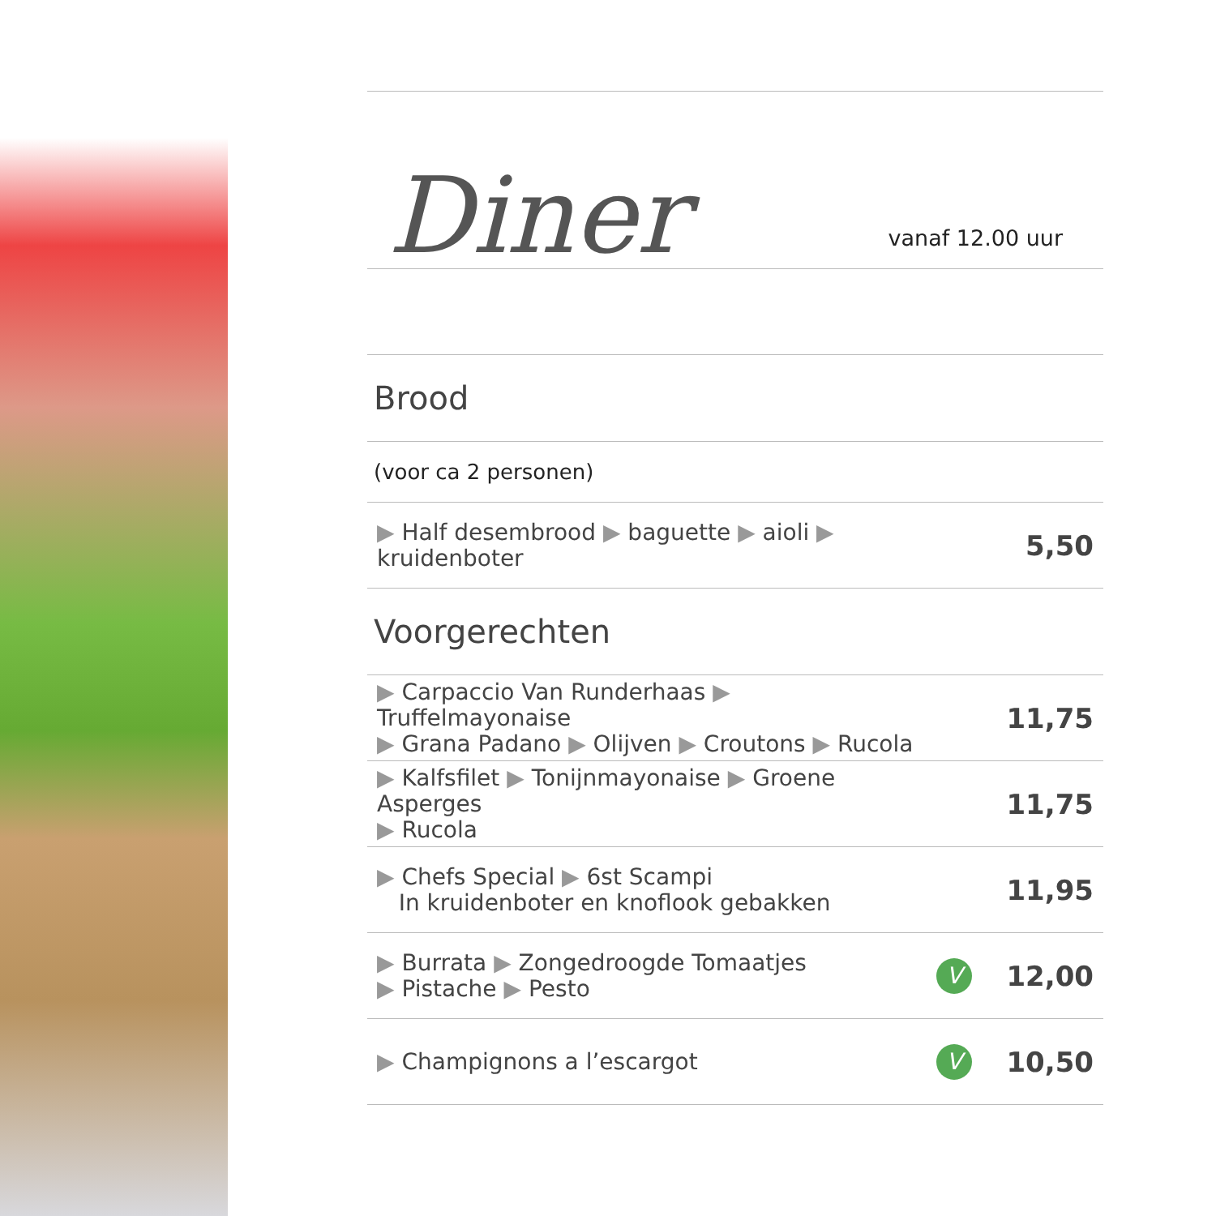Diner
vanaf 12.00 uur
Brood
(voor ca 2 personen)
| ▶ Half desembrood ▶ baguette ▶ aioli ▶ kruidenboter | | 5,50 |
Voorgerechten
| ▶ Carpaccio Van Runderhaas ▶ Truffelmayonaise ▶ Grana Padano ▶ Olijven ▶ Croutons ▶ Rucola | | 11,75 |
| ▶ Kalfsfilet ▶ Tonijnmayonaise ▶ Groene Asperges ▶ Rucola | | 11,75 |
| ▶ Chefs Special ▶ 6st Scampi In kruidenboter en knoflook gebakken | | 11,95 |
| ▶ Burrata ▶ Zongedroogde Tomaatjes ▶ Pistache ▶ Pesto | V | 12,00 |
| ▶ Champignons a l’escargot | V | 10,50 |